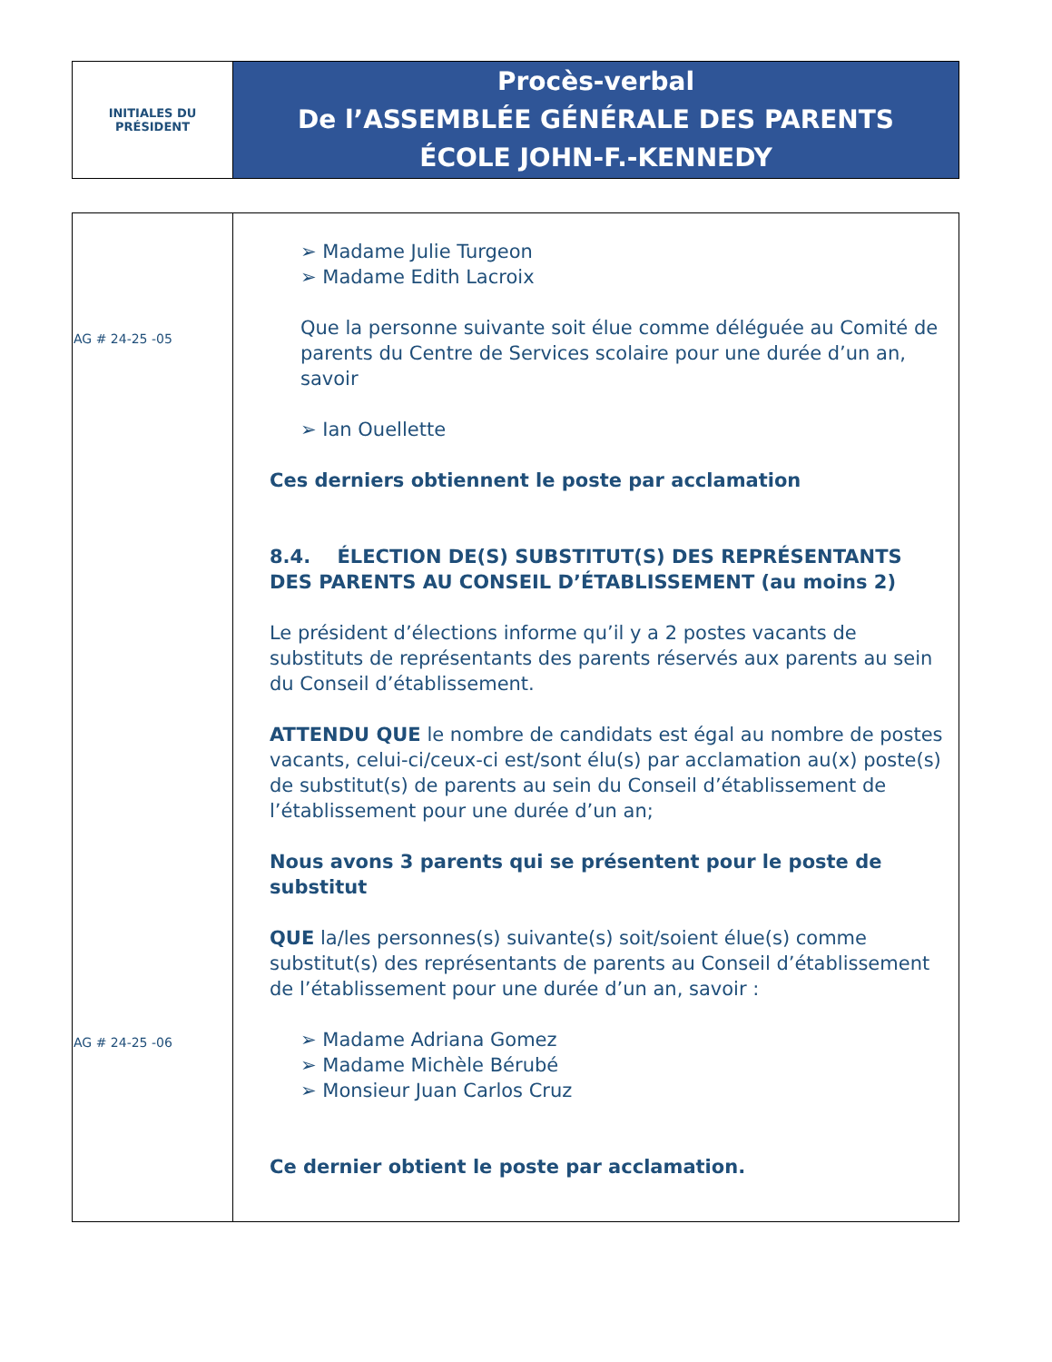| INITIALES DU PRÉSIDENT | Procès-verbal De l’ASSEMBLÉE GÉNÉRALE DES PARENTS ÉCOLE JOHN-F.-KENNEDY |
| AG # 24-25 -05 AG # 24-25 -06 | ➢ Madame Julie Turgeon ➢ Madame Edith Lacroix Que la personne suivante soit élue comme déléguée au Comité de parents du Centre de Services scolaire pour une durée d’un an, savoir ➢ Ian Ouellette Ces derniers obtiennent le poste par acclamation 8.4. ÉLECTION DE(S) SUBSTITUT(S) DES REPRÉSENTANTS DES PARENTS AU CONSEIL D’ÉTABLISSEMENT (au moins 2) Le président d’élections informe qu’il y a 2 postes vacants de substituts de représentants des parents réservés aux parents au sein du Conseil d’établissement. ATTENDU QUE le nombre de candidats est égal au nombre de postes vacants, celui-ci/ceux-ci est/sont élu(s) par acclamation au(x) poste(s) de substitut(s) de parents au sein du Conseil d’établissement de l’établissement pour une durée d’un an; Nous avons 3 parents qui se présentent pour le poste de substitut QUE la/les personnes(s) suivante(s) soit/soient élue(s) comme substitut(s) des représentants de parents au Conseil d’établissement de l’établissement pour une durée d’un an, savoir : ➢ Madame Adriana Gomez ➢ Madame Michèle Bérubé ➢ Monsieur Juan Carlos Cruz Ce dernier obtient le poste par acclamation. |